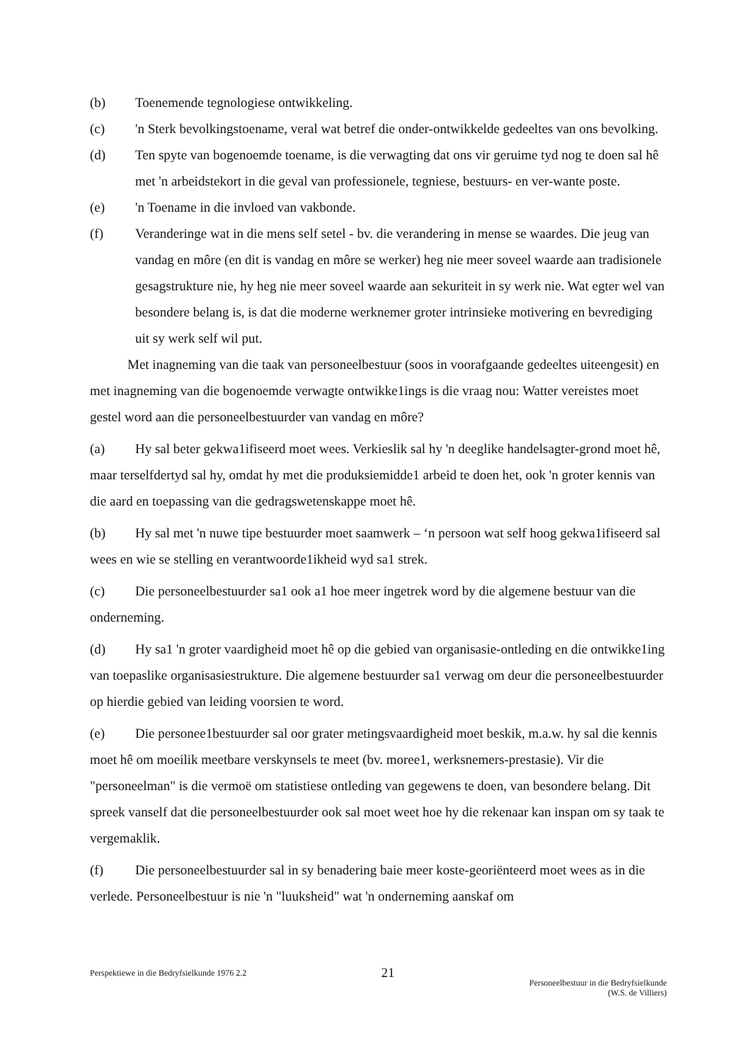(b) Toenemende tegnologiese ontwikkeling.
(c) 'n Sterk bevolkingstoename, veral wat betref die onder-ontwikkelde gedeeltes van ons bevolking.
(d) Ten spyte van bogenoemde toename, is die verwagting dat ons vir geruime tyd nog te doen sal hê met 'n arbeidstekort in die geval van professionele, tegniese, bestuurs- en ver-wante poste.
(e) 'n Toename in die invloed van vakbonde.
(f) Veranderinge wat in die mens self setel - bv. die verandering in mense se waardes. Die jeug van vandag en môre (en dit is vandag en môre se werker) heg nie meer soveel waarde aan tradisionele gesagstrukture nie, hy heg nie meer soveel waarde aan sekuriteit in sy werk nie. Wat egter wel van besondere belang is, is dat die moderne werknemer groter intrinsieke motivering en bevrediging uit sy werk self wil put.
Met inagneming van die taak van personeelbestuur (soos in voorafgaande gedeeltes uiteengesit) en met inagneming van die bogenoemde verwagte ontwikke1ings is die vraag nou: Watter vereistes moet gestel word aan die personeelbestuurder van vandag en môre?
(a) Hy sal beter gekwa1ifiseerd moet wees. Verkieslik sal hy 'n deeglike handelsagter-grond moet hê, maar terselfdertyd sal hy, omdat hy met die produksiemidde1 arbeid te doen het, ook 'n groter kennis van die aard en toepassing van die gedragswetenskappe moet hê.
(b) Hy sal met 'n nuwe tipe bestuurder moet saamwerk – ‘n persoon wat self hoog gekwa1ifiseerd sal wees en wie se stelling en verantwoorde1ikheid wyd sa1 strek.
(c) Die personeelbestuurder sa1 ook a1 hoe meer ingetrek word by die algemene bestuur van die onderneming.
(d) Hy sa1 'n groter vaardigheid moet hê op die gebied van organisasie-ontleding en die ontwikke1ing van toepaslike organisasiestrukture. Die algemene bestuurder sa1 verwag om deur die personeelbestuurder op hierdie gebied van leiding voorsien te word.
(e) Die personee1bestuurder sal oor grater metingsvaardigheid moet beskik, m.a.w. hy sal die kennis moet hê om moeilik meetbare verskynsels te meet (bv. moree1, werksnemers-prestasie). Vir die "personeelman" is die vermoë om statistiese ontleding van gegewens te doen, van besondere belang. Dit spreek vanself dat die personeelbestuurder ook sal moet weet hoe hy die rekenaar kan inspan om sy taak te vergemaklik.
(f) Die personeelbestuurder sal in sy benadering baie meer koste-georiënteerd moet wees as in die verlede. Personeelbestuur is nie 'n "luuksheid" wat 'n onderneming aanskaf om
Perspektiewe in die Bedryfsielkunde 1976 2.2
21
Personeelbestuur in die Bedryfsielkunde
(W.S. de Villiers)